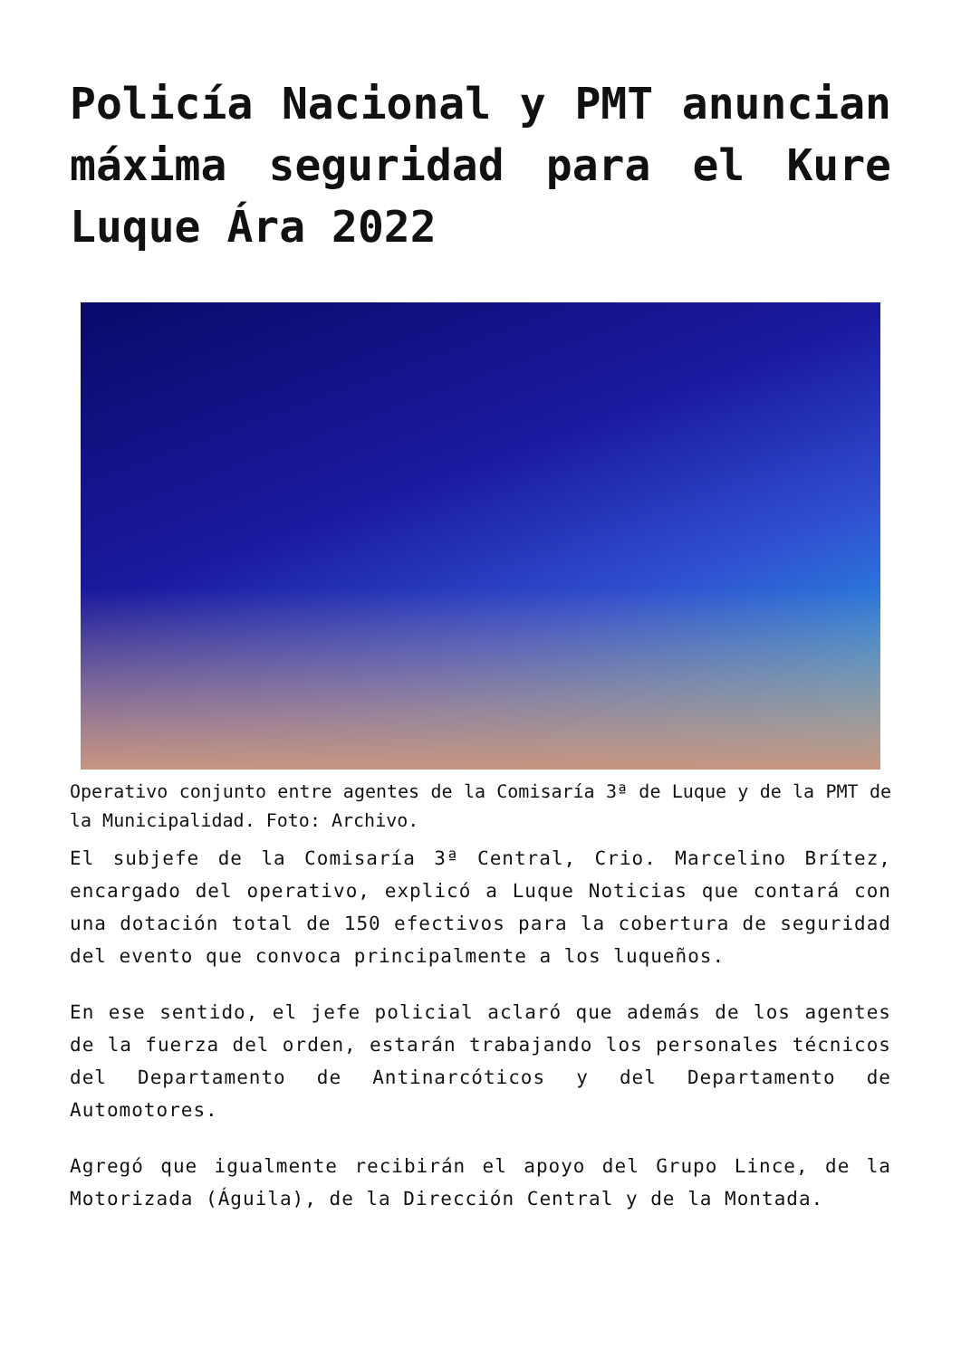Policía Nacional y PMT anuncian máxima seguridad para el Kure Luque Ára 2022
Operativo conjunto entre agentes de la Comisaría 3ª de Luque y de la PMT de la Municipalidad. Foto: Archivo.
El subjefe de la Comisaría 3ª Central, Crio. Marcelino Brítez, encargado del operativo, explicó a Luque Noticias que contará con una dotación total de 150 efectivos para la cobertura de seguridad del evento que convoca principalmente a los luqueños.
En ese sentido, el jefe policial aclaró que además de los agentes de la fuerza del orden, estarán trabajando los personales técnicos del Departamento de Antinarcóticos y del Departamento de Automotores.
Agregó que igualmente recibirán el apoyo del Grupo Lince, de la Motorizada (Águila), de la Dirección Central y de la Montada.